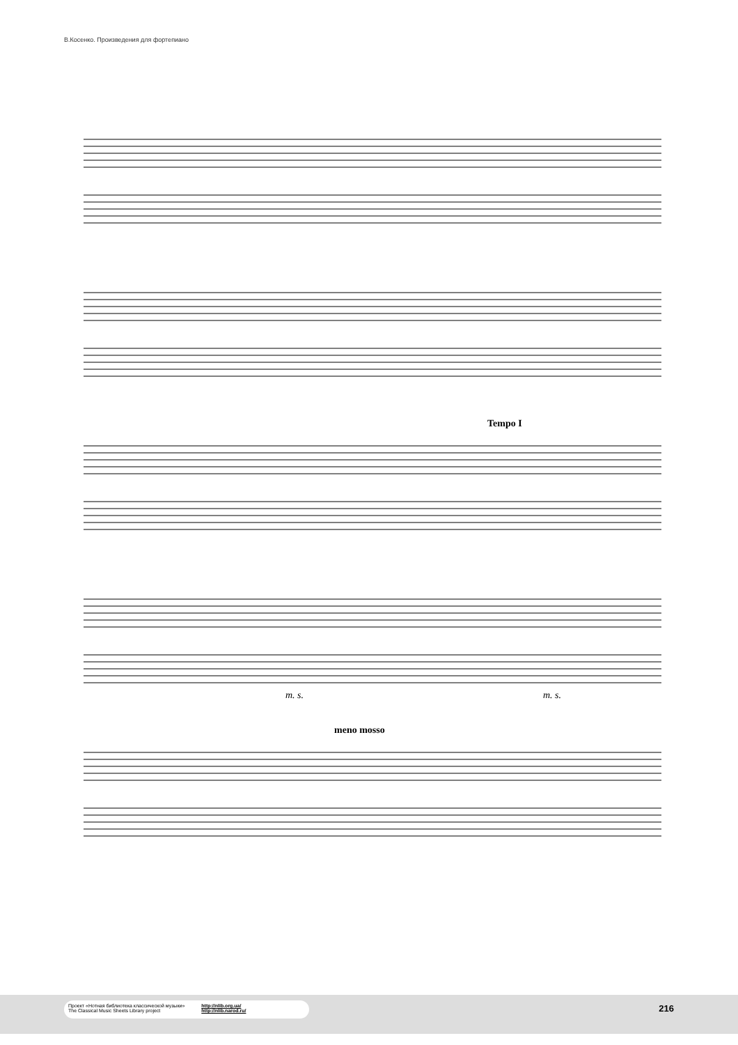В.Косенко. Произведения для фортепиано
Tempo I
m. s.
meno mosso
m. s.
Проект «Нотная библиотека классической музыки»
The Classical Music Sheets Library project
http://nlib.org.ua/
http://nlib.narod.ru/
216